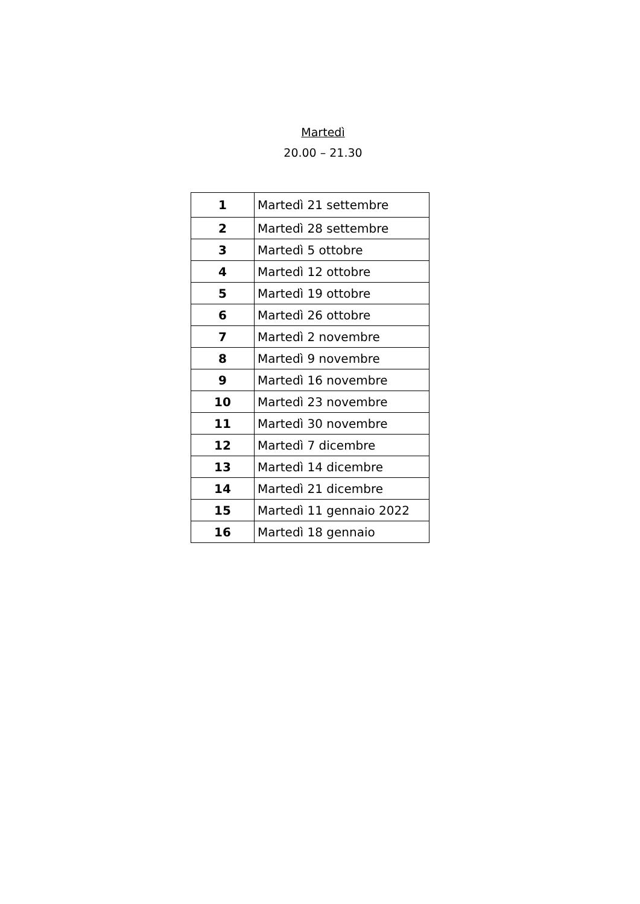Martedì
20.00 – 21.30
| 1 | Martedì 21 settembre |
| 2 | Martedì 28 settembre |
| 3 | Martedì 5 ottobre |
| 4 | Martedì 12 ottobre |
| 5 | Martedì 19 ottobre |
| 6 | Martedì 26 ottobre |
| 7 | Martedì 2 novembre |
| 8 | Martedì 9 novembre |
| 9 | Martedì 16 novembre |
| 10 | Martedì 23 novembre |
| 11 | Martedì 30 novembre |
| 12 | Martedì 7 dicembre |
| 13 | Martedì 14 dicembre |
| 14 | Martedì 21 dicembre |
| 15 | Martedì 11 gennaio 2022 |
| 16 | Martedì 18 gennaio |